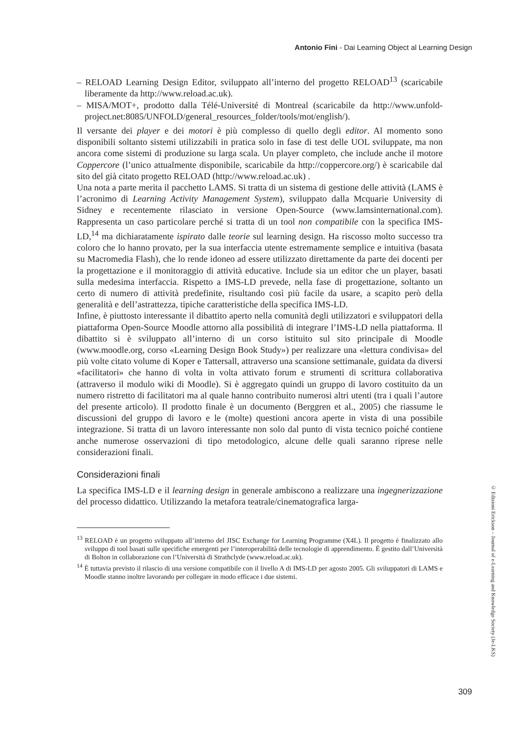Antonio Fini - Dai Learning Object al Learning Design
– RELOAD Learning Design Editor, sviluppato all’interno del progetto RELOAD<sup>13</sup> (scaricabile liberamente da http://www.reload.ac.uk).
– MISA/MOT+, prodotto dalla Télé-Université di Montreal (scaricabile da http://www.unfold-project.net:8085/UNFOLD/general_resources_folder/tools/mot/english/).
Il versante dei player e dei motori è più complesso di quello degli editor. Al momento sono disponibili soltanto sistemi utilizzabili in pratica solo in fase di test delle UOL sviluppate, ma non ancora come sistemi di produzione su larga scala. Un player completo, che include anche il motore Coppercore (l’unico attualmente disponibile, scaricabile da http://coppercore.org/) è scaricabile dal sito del già citato progetto RELOAD (http://www.reload.ac.uk) .
Una nota a parte merita il pacchetto LAMS. Si tratta di un sistema di gestione delle attività (LAMS è l’acronimo di Learning Activity Management System), sviluppato dalla Mcquarie University di Sidney e recentemente rilasciato in versione Open-Source (www.lamsinternational.com). Rappresenta un caso particolare perché si tratta di un tool non compatibile con la specifica IMS-LD,<sup>14</sup> ma dichiaratamente ispirato dalle teorie sul learning design. Ha riscosso molto successo tra coloro che lo hanno provato, per la sua interfaccia utente estremamente semplice e intuitiva (basata su Macromedia Flash), che lo rende idoneo ad essere utilizzato direttamente da parte dei docenti per la progettazione e il monitoraggio di attività educative. Include sia un editor che un player, basati sulla medesima interfaccia. Rispetto a IMS-LD prevede, nella fase di progettazione, soltanto un certo di numero di attività predefinite, risultando così più facile da usare, a scapito però della generalità e dell’astrattezza, tipiche caratteristiche della specifica IMS-LD.
Infine, è piuttosto interessante il dibattito aperto nella comunità degli utilizzatori e sviluppatori della piattaforma Open-Source Moodle attorno alla possibilità di integrare l’IMS-LD nella piattaforma. Il dibattito si è sviluppato all’interno di un corso istituito sul sito principale di Moodle (www.moodle.org, corso «Learning Design Book Study») per realizzare una «lettura condivisa» del più volte citato volume di Koper e Tattersall, attraverso una scansione settimanale, guidata da diversi «facilitatori» che hanno di volta in volta attivato forum e strumenti di scrittura collaborativa (attraverso il modulo wiki di Moodle). Si è aggregato quindi un gruppo di lavoro costituito da un numero ristretto di facilitatori ma al quale hanno contribuito numerosi altri utenti (tra i quali l’autore del presente articolo). Il prodotto finale è un documento (Berggren et al., 2005) che riassume le discussioni del gruppo di lavoro e le (molte) questioni ancora aperte in vista di una possibile integrazione. Si tratta di un lavoro interessante non solo dal punto di vista tecnico poiché contiene anche numerose osservazioni di tipo metodologico, alcune delle quali saranno riprese nelle considerazioni finali.
Considerazioni finali
La specifica IMS-LD e il learning design in generale ambiscono a realizzare una ingegnerizzazione del processo didattico. Utilizzando la metafora teatrale/cinematografica larga-
<sup>13</sup> RELOAD è un progetto sviluppato all’interno del JISC Exchange for Learning Programme (X4L). Il progetto è finalizzato allo sviluppo di tool basati sulle specifiche emergenti per l’interoperabilità delle tecnologie di apprendimento. È gestito dall’Università di Bolton in collaborazione con l’Università di Strathclyde (www.reload.ac.uk).
<sup>14</sup> È tuttavia previsto il rilascio di una versione compatibile con il livello A di IMS-LD per agosto 2005. Gli sviluppatori di LAMS e Moodle stanno inoltre lavorando per collegare in modo efficace i due sistemi.
© Edizioni Erickson – Journal of e-Learning and Knowledge Society (Je-LKS)
309